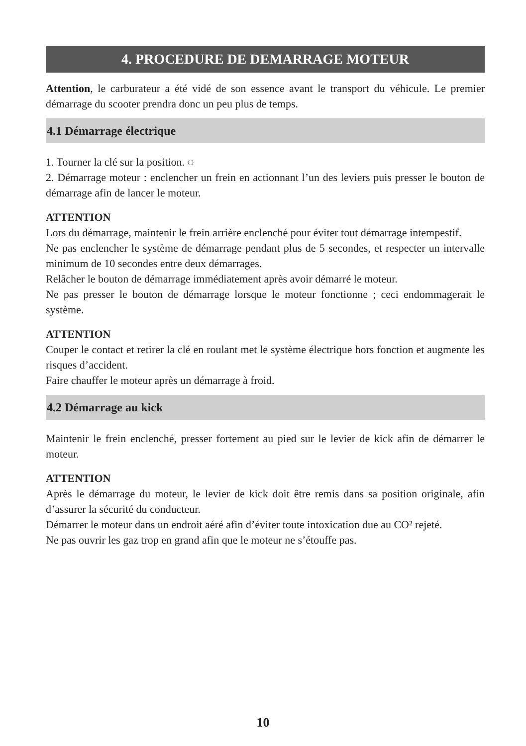4. PROCEDURE DE DEMARRAGE MOTEUR
Attention, le carburateur a été vidé de son essence avant le transport du véhicule. Le premier démarrage du scooter prendra donc un peu plus de temps.
4.1 Démarrage électrique
1. Tourner la clé sur la position. ◌
2. Démarrage moteur : enclencher un frein en actionnant l’un des leviers puis presser le bouton de démarrage afin de lancer le moteur.
ATTENTION
Lors du démarrage, maintenir le frein arrière enclenché pour éviter tout démarrage intempestif.
Ne pas enclencher le système de démarrage pendant plus de 5 secondes, et respecter un intervalle minimum de 10 secondes entre deux démarrages.
Relâcher le bouton de démarrage immédiatement après avoir démarré le moteur.
Ne pas presser le bouton de démarrage lorsque le moteur fonctionne ; ceci endommagerait le système.
ATTENTION
Couper le contact et retirer la clé en roulant met le système électrique hors fonction et augmente les risques d’accident.
Faire chauffer le moteur après un démarrage à froid.
4.2 Démarrage au kick
Maintenir le frein enclenché, presser fortement au pied sur le levier de kick afin de démarrer le moteur.
ATTENTION
Après le démarrage du moteur, le levier de kick doit être remis dans sa position originale, afin d’assurer la sécurité du conducteur.
Démarrer le moteur dans un endroit aéré afin d’éviter toute intoxication due au CO² rejeté.
Ne pas ouvrir les gaz trop en grand afin que le moteur ne s’étouffe pas.
10